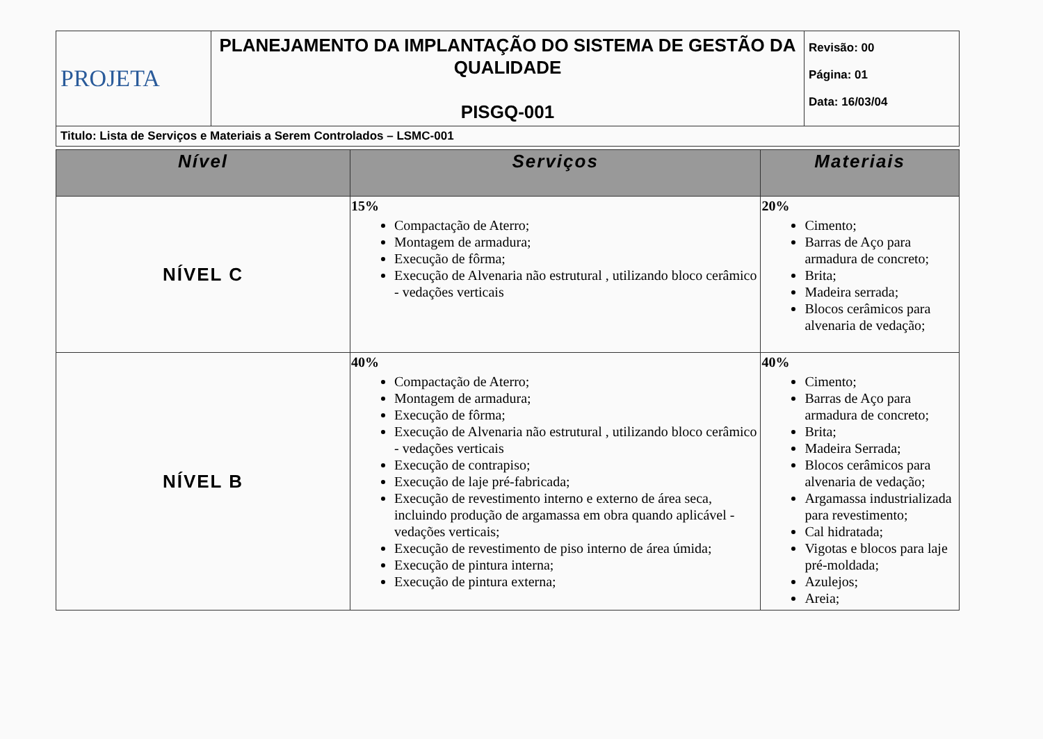| PROJETA | PLANEJAMENTO DA IMPLANTAÇÃO DO SISTEMA DE GESTÃO DA QUALIDADE PISGQ-001 | Revisão: 00 Página: 01 Data: 16/03/04 |
| Titulo: Lista de Serviços e Materiais a Serem Controlados – LSMC-001 | | |
| Nível | Serviços | Materiais |
| --- | --- | --- |
| NÍVEL C | 15% Compactação de Aterro; Montagem de armadura; Execução de fôrma; Execução de Alvenaria não estrutural , utilizando bloco cerâmico - vedações verticais | 20% Cimento; Barras de Aço para armadura de concreto; Brita; Madeira serrada; Blocos cerâmicos para alvenaria de vedação; |
| NÍVEL B | 40% Compactação de Aterro; Montagem de armadura; Execução de fôrma; Execução de Alvenaria não estrutural , utilizando bloco cerâmico - vedações verticais Execução de contrapiso; Execução de laje pré-fabricada; Execução de revestimento interno e externo de área seca, incluindo produção de argamassa em obra quando aplicável - vedações verticais; Execução de revestimento de piso interno de área úmida; Execução de pintura interna; Execução de pintura externa; | 40% Cimento; Barras de Aço para armadura de concreto; Brita; Madeira Serrada; Blocos cerâmicos para alvenaria de vedação; Argamassa industrializada para revestimento; Cal hidratada; Vigotas e blocos para laje pré-moldada; Azulejos; Areia; |